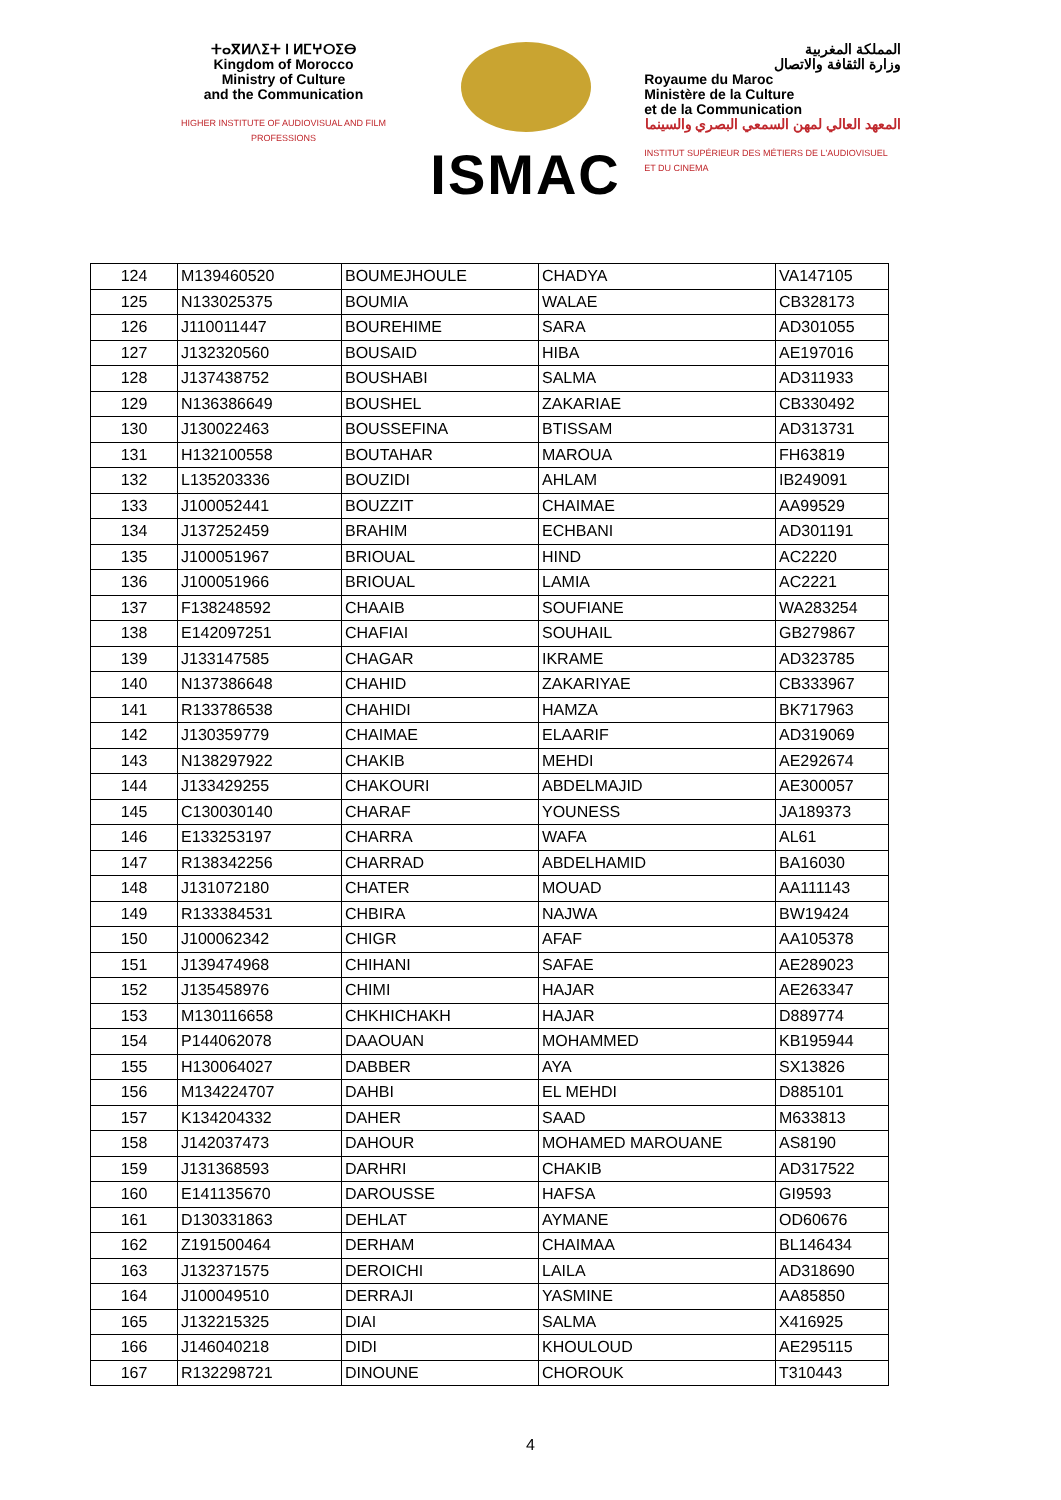ⵜⴰⴳⵍⴷⵉⵜ ⵏ ⵍⵎⵖⵔⵉⴱ
Kingdom of Morocco
Ministry of Culture
and the Communication
HIGHER INSTITUTE OF AUDIOVISUAL AND FILM PROFESSIONS
ISMAC
المملكة المغربية
وزارة الثقافة والاتصال
Royaume du Maroc
Ministère de la Culture
et de la Communication
المعهد العالي لمهن السمعي البصري والسينما
INSTITUT SUPÉRIEUR DES MÉTIERS DE L'AUDIOVISUEL ET DU CINEMA
| 124 | M139460520 | BOUMEJHOULE | CHADYA | VA147105 |
| 125 | N133025375 | BOUMIA | WALAE | CB328173 |
| 126 | J110011447 | BOUREHIME | SARA | AD301055 |
| 127 | J132320560 | BOUSAID | HIBA | AE197016 |
| 128 | J137438752 | BOUSHABI | SALMA | AD311933 |
| 129 | N136386649 | BOUSHEL | ZAKARIAE | CB330492 |
| 130 | J130022463 | BOUSSEFINA | BTISSAM | AD313731 |
| 131 | H132100558 | BOUTAHAR | MAROUA | FH63819 |
| 132 | L135203336 | BOUZIDI | AHLAM | IB249091 |
| 133 | J100052441 | BOUZZIT | CHAIMAE | AA99529 |
| 134 | J137252459 | BRAHIM | ECHBANI | AD301191 |
| 135 | J100051967 | BRIOUAL | HIND | AC2220 |
| 136 | J100051966 | BRIOUAL | LAMIA | AC2221 |
| 137 | F138248592 | CHAAIB | SOUFIANE | WA283254 |
| 138 | E142097251 | CHAFIAI | SOUHAIL | GB279867 |
| 139 | J133147585 | CHAGAR | IKRAME | AD323785 |
| 140 | N137386648 | CHAHID | ZAKARIYAE | CB333967 |
| 141 | R133786538 | CHAHIDI | HAMZA | BK717963 |
| 142 | J130359779 | CHAIMAE | ELAARIF | AD319069 |
| 143 | N138297922 | CHAKIB | MEHDI | AE292674 |
| 144 | J133429255 | CHAKOURI | ABDELMAJID | AE300057 |
| 145 | C130030140 | CHARAF | YOUNESS | JA189373 |
| 146 | E133253197 | CHARRA | WAFA | AL61 |
| 147 | R138342256 | CHARRAD | ABDELHAMID | BA16030 |
| 148 | J131072180 | CHATER | MOUAD | AA111143 |
| 149 | R133384531 | CHBIRA | NAJWA | BW19424 |
| 150 | J100062342 | CHIGR | AFAF | AA105378 |
| 151 | J139474968 | CHIHANI | SAFAE | AE289023 |
| 152 | J135458976 | CHIMI | HAJAR | AE263347 |
| 153 | M130116658 | CHKHICHAKH | HAJAR | D889774 |
| 154 | P144062078 | DAAOUAN | MOHAMMED | KB195944 |
| 155 | H130064027 | DABBER | AYA | SX13826 |
| 156 | M134224707 | DAHBI | EL MEHDI | D885101 |
| 157 | K134204332 | DAHER | SAAD | M633813 |
| 158 | J142037473 | DAHOUR | MOHAMED MAROUANE | AS8190 |
| 159 | J131368593 | DARHRI | CHAKIB | AD317522 |
| 160 | E141135670 | DAROUSSE | HAFSA | GI9593 |
| 161 | D130331863 | DEHLAT | AYMANE | OD60676 |
| 162 | Z191500464 | DERHAM | CHAIMAA | BL146434 |
| 163 | J132371575 | DEROICHI | LAILA | AD318690 |
| 164 | J100049510 | DERRAJI | YASMINE | AA85850 |
| 165 | J132215325 | DIAI | SALMA | X416925 |
| 166 | J146040218 | DIDI | KHOULOUD | AE295115 |
| 167 | R132298721 | DINOUNE | CHOROUK | T310443 |
4